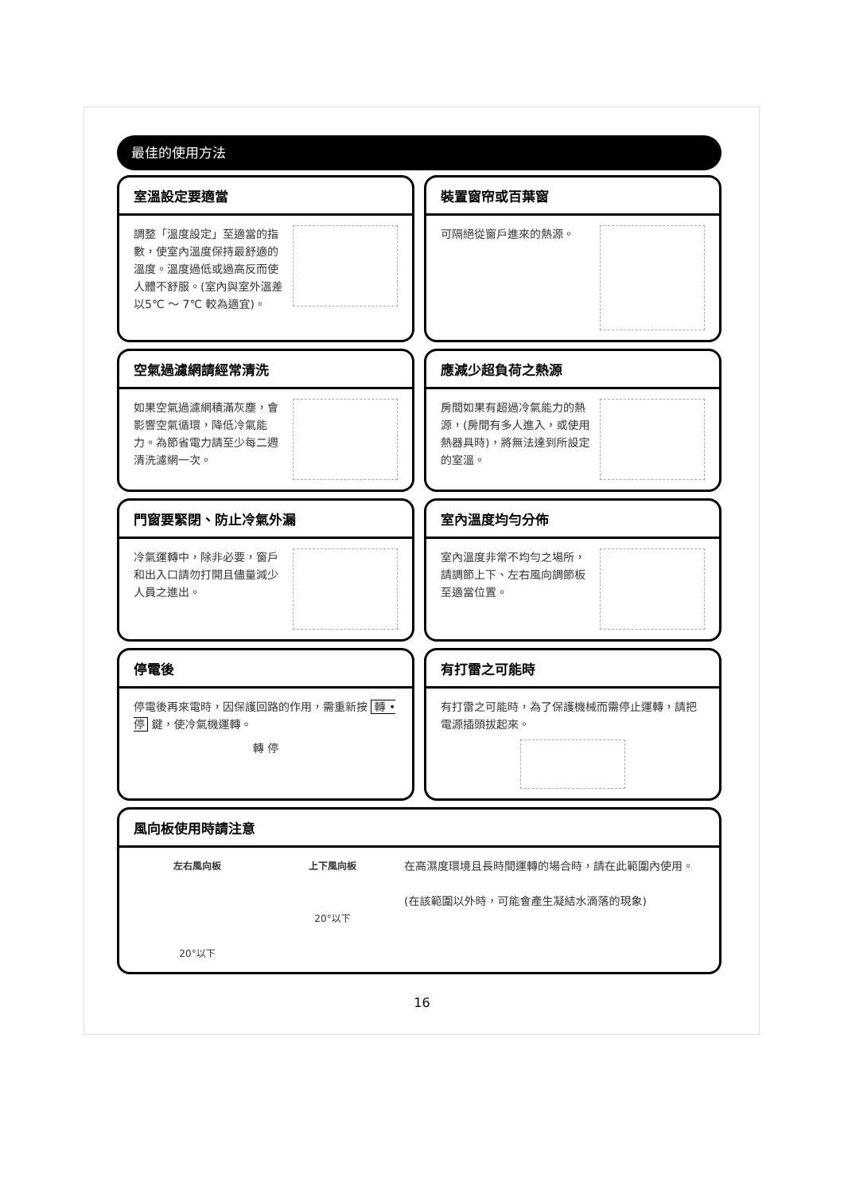最佳的使用方法
室溫設定要適當
調整「溫度設定」至適當的指數，使室內溫度保持最舒適的溫度。溫度過低或過高反而使人體不舒服。(室內與室外溫差以5℃ ～ 7℃ 較為適宜)。
裝置窗帘或百葉窗
可隔絕從窗戶進來的熱源。
空氣過濾網請經常清洗
如果空氣過濾網積滿灰塵，會影響空氣循環，降低冷氣能力。為節省電力請至少每二週清洗濾網一次。
應減少超負荷之熱源
房間如果有超過冷氣能力的熱源，(房間有多人進入，或使用熱器具時)，將無法達到所設定的室溫。
門窗要緊閉、防止冷氣外漏
冷氣運轉中，除非必要，窗戶和出入口請勿打開且儘量減少人員之進出。
室內溫度均勻分佈
室內溫度非常不均勻之場所，請調節上下、左右風向調節板至適當位置。
停電後
停電後再來電時，因保護回路的作用，需重新按 轉 • 停 鍵，使冷氣機運轉。
轉 停
有打雷之可能時
有打雷之可能時，為了保護機械而需停止運轉，請把電源插頭拔起來。
風向板使用時請注意
左右風向板
20°以下
上下風向板
20°以下
在高濕度環境且長時間運轉的場合時，請在此範圍內使用。
(在該範圍以外時，可能會產生凝結水滴落的現象)
16